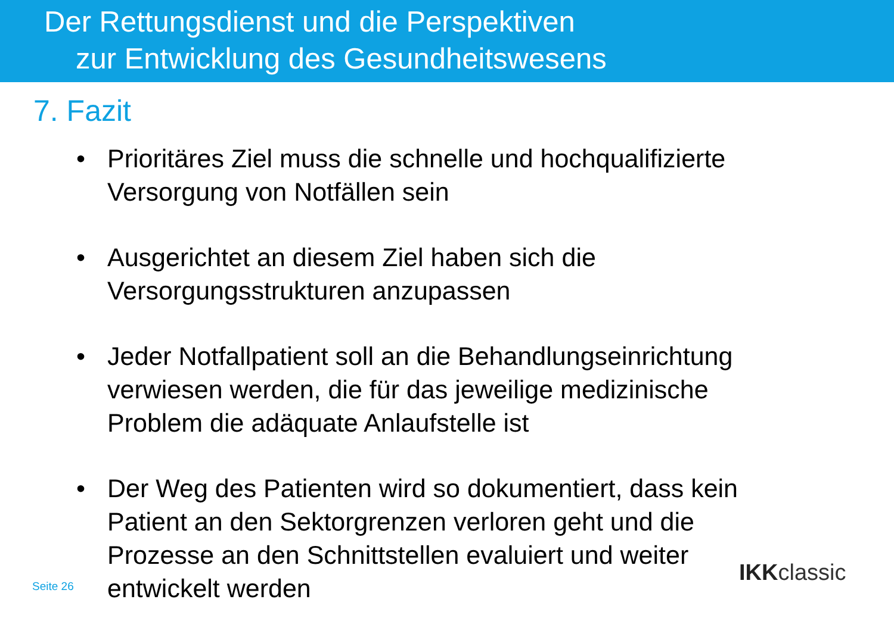Der Rettungsdienst und die Perspektiven
zur Entwicklung des Gesundheitswesens
7. Fazit
• Prioritäres Ziel muss die schnelle und hochqualifizierte Versorgung von Notfällen sein
• Ausgerichtet an diesem Ziel haben sich die Versorgungsstrukturen anzupassen
• Jeder Notfallpatient soll an die Behandlungseinrichtung verwiesen werden, die für das jeweilige medizinische Problem die adäquate Anlaufstelle ist
• Der Weg des Patienten wird so dokumentiert, dass kein Patient an den Sektorgrenzen verloren geht und die Prozesse an den Schnittstellen evaluiert und weiter entwickelt werden
Seite 26 IKKclassic